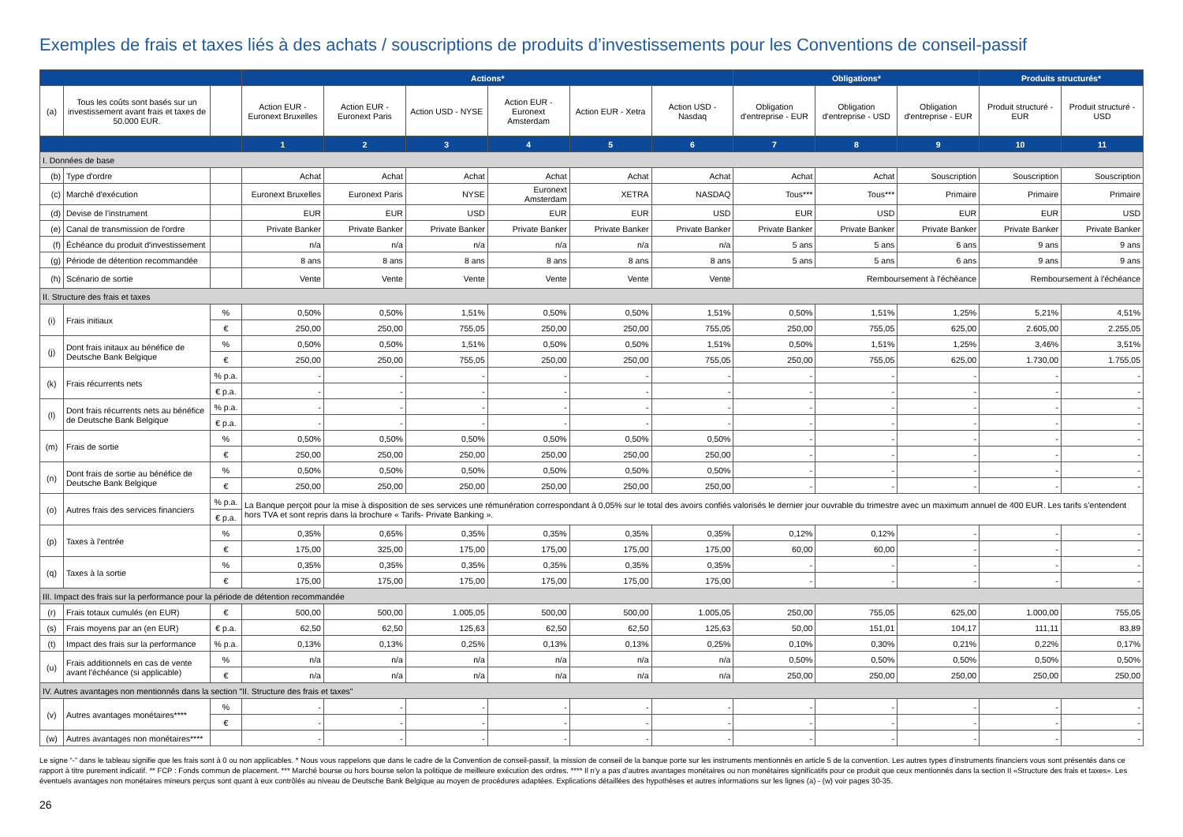Exemples de frais et taxes liés à des achats / souscriptions de produits d’investissements pour les Conventions de conseil-passif
| | | | Actions* | | | | | | Obligations* | | | Produits structurés* | |
| --- | --- | --- | --- | --- | --- | --- | --- | --- | --- | --- | --- | --- | --- |
| (a) | Tous les coûts sont basés sur un investissement avant frais et taxes de 50.000 EUR. | | Action EUR - Euronext Bruxelles | Action EUR - Euronext Paris | Action USD - NYSE | Action EUR - Euronext Amsterdam | Action EUR - Xetra | Action USD - Nasdaq | Obligation d'entreprise - EUR | Obligation d'entreprise - USD | Obligation d'entreprise - EUR | Produit structuré - EUR | Produit structuré - USD |
| | | | 1 | 2 | 3 | 4 | 5 | 6 | 7 | 8 | 9 | 10 | 11 |
| I. Données de base | | | | | | | | | | | | | |
| (b) | Type d'ordre | | Achat | Achat | Achat | Achat | Achat | Achat | Achat | Achat | Souscription | Souscription | Souscription |
| (c) | Marché d'exécution | | Euronext Bruxelles | Euronext Paris | NYSE | Euronext Amsterdam | XETRA | NASDAQ | Tous*** | Tous*** | Primaire | Primaire | Primaire |
| (d) | Devise de l'instrument | | EUR | EUR | USD | EUR | EUR | USD | EUR | USD | EUR | EUR | USD |
| (e) | Canal de transmission de l'ordre | | Private Banker | Private Banker | Private Banker | Private Banker | Private Banker | Private Banker | Private Banker | Private Banker | Private Banker | Private Banker | Private Banker |
| (f) | Échéance du produit d'investissement | | n/a | n/a | n/a | n/a | n/a | n/a | 5 ans | 5 ans | 6 ans | 9 ans | 9 ans |
| (g) | Période de détention recommandée | | 8 ans | 8 ans | 8 ans | 8 ans | 8 ans | 8 ans | 5 ans | 5 ans | 6 ans | 9 ans | 9 ans |
| (h) | Scénario de sortie | | Vente | Vente | Vente | Vente | Vente | Vente | Remboursement à l'échéance | | | Remboursement à l'échéance | |
| II. Structure des frais et taxes | | | | | | | | | | | | | |
| (i) | Frais initiaux | % | 0,50% | 0,50% | 1,51% | 0,50% | 0,50% | 1,51% | 0,50% | 1,51% | 1,25% | 5,21% | 4,51% |
| | | € | 250,00 | 250,00 | 755,05 | 250,00 | 250,00 | 755,05 | 250,00 | 755,05 | 625,00 | 2.605,00 | 2.255,05 |
| (j) | Dont frais initaux au bénéfice de Deutsche Bank Belgique | % | 0,50% | 0,50% | 1,51% | 0,50% | 0,50% | 1,51% | 0,50% | 1,51% | 1,25% | 3,46% | 3,51% |
| | | € | 250,00 | 250,00 | 755,05 | 250,00 | 250,00 | 755,05 | 250,00 | 755,05 | 625,00 | 1.730,00 | 1.755,05 |
| (k) | Frais récurrents nets | % p.a. | - | - | - | - | - | - | - | - | - | - | - |
| | | € p.a. | - | - | - | - | - | - | - | - | - | - | - |
| (l) | Dont frais récurrents nets au bénéfice de Deutsche Bank Belgique | % p.a. | - | - | - | - | - | - | - | - | - | - | - |
| | | € p.a. | - | - | - | - | - | - | - | - | - | - | - |
| (m) | Frais de sortie | % | 0,50% | 0,50% | 0,50% | 0,50% | 0,50% | 0,50% | - | - | - | - | - |
| | | € | 250,00 | 250,00 | 250,00 | 250,00 | 250,00 | 250,00 | - | - | - | - | - |
| (n) | Dont frais de sortie au bénéfice de Deutsche Bank Belgique | % | 0,50% | 0,50% | 0,50% | 0,50% | 0,50% | 0,50% | - | - | - | - | - |
| | | € | 250,00 | 250,00 | 250,00 | 250,00 | 250,00 | 250,00 | - | - | - | - | - |
| (o) | Autres frais des services financiers | % p.a. | La Banque perçoit pour la mise à disposition de ses services une rémunération correspondant à 0,05% sur le total des avoirs confiés valorisés le dernier jour ouvrable du trimestre avec un maximum annuel de 400 EUR. Les tarifs s’entendent hors TVA et sont repris dans la brochure « Tarifs- Private Banking ». | | | | | | | | | | |
| | | € p.a. | | | | | | | | | | | |
| (p) | Taxes à l'entrée | % | 0,35% | 0,65% | 0,35% | 0,35% | 0,35% | 0,35% | 0,12% | 0,12% | - | - | - |
| | | € | 175,00 | 325,00 | 175,00 | 175,00 | 175,00 | 175,00 | 60,00 | 60,00 | - | - | - |
| (q) | Taxes à la sortie | % | 0,35% | 0,35% | 0,35% | 0,35% | 0,35% | 0,35% | - | - | - | - | - |
| | | € | 175,00 | 175,00 | 175,00 | 175,00 | 175,00 | 175,00 | - | - | - | - | - |
| III. Impact des frais sur la performance pour la période de détention recommandée | | | | | | | | | | | | | |
| (r) | Frais totaux cumulés (en EUR) | € | 500,00 | 500,00 | 1.005,05 | 500,00 | 500,00 | 1.005,05 | 250,00 | 755,05 | 625,00 | 1.000,00 | 755,05 |
| (s) | Frais moyens par an (en EUR) | € p.a. | 62,50 | 62,50 | 125,63 | 62,50 | 62,50 | 125,63 | 50,00 | 151,01 | 104,17 | 111,11 | 83,89 |
| (t) | Impact des frais sur la performance | % p.a. | 0,13% | 0,13% | 0,25% | 0,13% | 0,13% | 0,25% | 0,10% | 0,30% | 0,21% | 0,22% | 0,17% |
| (u) | Frais additionnels en cas de vente avant l'échéance (si applicable) | % | n/a | n/a | n/a | n/a | n/a | n/a | 0,50% | 0,50% | 0,50% | 0,50% | 0,50% |
| | | € | n/a | n/a | n/a | n/a | n/a | n/a | 250,00 | 250,00 | 250,00 | 250,00 | 250,00 |
| IV. Autres avantages non mentionnés dans la section "II. Structure des frais et taxes" | | | | | | | | | | | | | |
| (v) | Autres avantages monétaires**** | % | - | - | - | - | - | - | - | - | - | - | - |
| | | € | - | - | - | - | - | - | - | - | - | - | - |
| (w) | Autres avantages non monétaires**** | | - | - | - | - | - | - | - | - | - | - | - |
Le signe “-” dans le tableau signifie que les frais sont à 0 ou non applicables. * Nous vous rappelons que dans le cadre de la Convention de conseil-passif, la mission de conseil de la banque porte sur les instruments mentionnés en article 5 de la convention. Les autres types d’instruments financiers vous sont présentés dans ce rapport à titre purement indicatif. ** FCP : Fonds commun de placement. *** Marché bourse ou hors bourse selon la politique de meilleure exécution des ordres. **** Il n’y a pas d’autres avantages monétaires ou non monétaires significatifs pour ce produit que ceux mentionnés dans la section II «Structure des frais et taxes». Les éventuels avantages non monétaires mineurs perçus sont quant à eux contrôlés au niveau de Deutsche Bank Belgique au moyen de procédures adaptées. Explications détaillées des hypothèses et autres informations sur les lignes (a) - (w) voir pages 30-35.
26